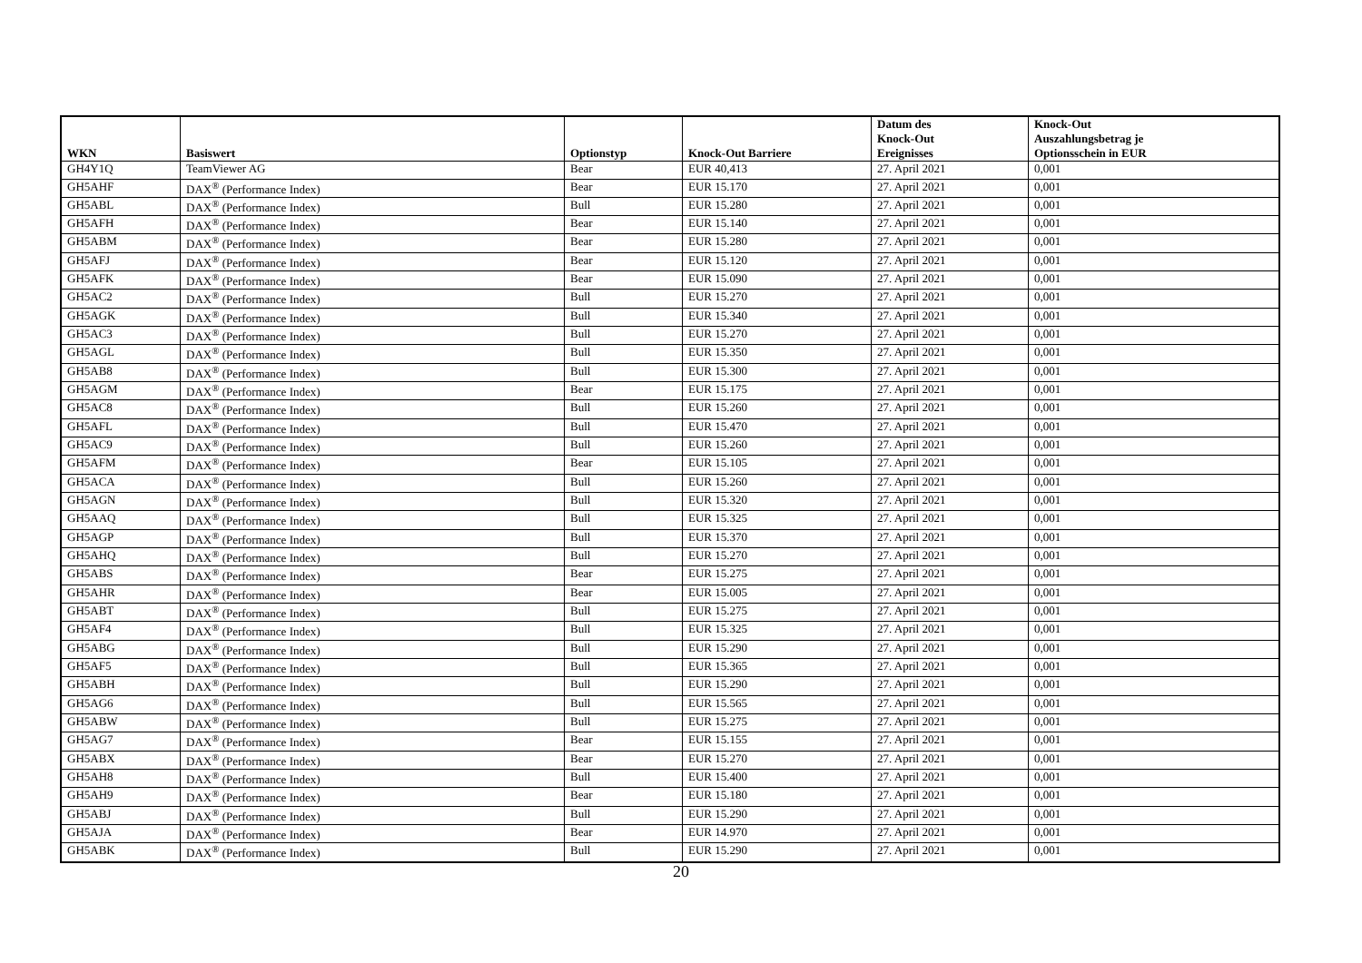| WKN | Basiswert | Optionstyp | Knock-Out Barriere | Datum des Knock-Out Ereignisses | Knock-Out Auszahlungsbetrag je Optionsschein in EUR |
| --- | --- | --- | --- | --- | --- |
| GH4Y1Q | TeamViewer AG | Bear | EUR 40,413 | 27. April 2021 | 0,001 |
| GH5AHF | DAX<sup>®</sup> (Performance Index) | Bear | EUR 15.170 | 27. April 2021 | 0,001 |
| GH5ABL | DAX<sup>®</sup> (Performance Index) | Bull | EUR 15.280 | 27. April 2021 | 0,001 |
| GH5AFH | DAX<sup>®</sup> (Performance Index) | Bear | EUR 15.140 | 27. April 2021 | 0,001 |
| GH5ABM | DAX<sup>®</sup> (Performance Index) | Bear | EUR 15.280 | 27. April 2021 | 0,001 |
| GH5AFJ | DAX<sup>®</sup> (Performance Index) | Bear | EUR 15.120 | 27. April 2021 | 0,001 |
| GH5AFK | DAX<sup>®</sup> (Performance Index) | Bear | EUR 15.090 | 27. April 2021 | 0,001 |
| GH5AC2 | DAX<sup>®</sup> (Performance Index) | Bull | EUR 15.270 | 27. April 2021 | 0,001 |
| GH5AGK | DAX<sup>®</sup> (Performance Index) | Bull | EUR 15.340 | 27. April 2021 | 0,001 |
| GH5AC3 | DAX<sup>®</sup> (Performance Index) | Bull | EUR 15.270 | 27. April 2021 | 0,001 |
| GH5AGL | DAX<sup>®</sup> (Performance Index) | Bull | EUR 15.350 | 27. April 2021 | 0,001 |
| GH5AB8 | DAX<sup>®</sup> (Performance Index) | Bull | EUR 15.300 | 27. April 2021 | 0,001 |
| GH5AGM | DAX<sup>®</sup> (Performance Index) | Bear | EUR 15.175 | 27. April 2021 | 0,001 |
| GH5AC8 | DAX<sup>®</sup> (Performance Index) | Bull | EUR 15.260 | 27. April 2021 | 0,001 |
| GH5AFL | DAX<sup>®</sup> (Performance Index) | Bull | EUR 15.470 | 27. April 2021 | 0,001 |
| GH5AC9 | DAX<sup>®</sup> (Performance Index) | Bull | EUR 15.260 | 27. April 2021 | 0,001 |
| GH5AFM | DAX<sup>®</sup> (Performance Index) | Bear | EUR 15.105 | 27. April 2021 | 0,001 |
| GH5ACA | DAX<sup>®</sup> (Performance Index) | Bull | EUR 15.260 | 27. April 2021 | 0,001 |
| GH5AGN | DAX<sup>®</sup> (Performance Index) | Bull | EUR 15.320 | 27. April 2021 | 0,001 |
| GH5AAQ | DAX<sup>®</sup> (Performance Index) | Bull | EUR 15.325 | 27. April 2021 | 0,001 |
| GH5AGP | DAX<sup>®</sup> (Performance Index) | Bull | EUR 15.370 | 27. April 2021 | 0,001 |
| GH5AHQ | DAX<sup>®</sup> (Performance Index) | Bull | EUR 15.270 | 27. April 2021 | 0,001 |
| GH5ABS | DAX<sup>®</sup> (Performance Index) | Bear | EUR 15.275 | 27. April 2021 | 0,001 |
| GH5AHR | DAX<sup>®</sup> (Performance Index) | Bear | EUR 15.005 | 27. April 2021 | 0,001 |
| GH5ABT | DAX<sup>®</sup> (Performance Index) | Bull | EUR 15.275 | 27. April 2021 | 0,001 |
| GH5AF4 | DAX<sup>®</sup> (Performance Index) | Bull | EUR 15.325 | 27. April 2021 | 0,001 |
| GH5ABG | DAX<sup>®</sup> (Performance Index) | Bull | EUR 15.290 | 27. April 2021 | 0,001 |
| GH5AF5 | DAX<sup>®</sup> (Performance Index) | Bull | EUR 15.365 | 27. April 2021 | 0,001 |
| GH5ABH | DAX<sup>®</sup> (Performance Index) | Bull | EUR 15.290 | 27. April 2021 | 0,001 |
| GH5AG6 | DAX<sup>®</sup> (Performance Index) | Bull | EUR 15.565 | 27. April 2021 | 0,001 |
| GH5ABW | DAX<sup>®</sup> (Performance Index) | Bull | EUR 15.275 | 27. April 2021 | 0,001 |
| GH5AG7 | DAX<sup>®</sup> (Performance Index) | Bear | EUR 15.155 | 27. April 2021 | 0,001 |
| GH5ABX | DAX<sup>®</sup> (Performance Index) | Bear | EUR 15.270 | 27. April 2021 | 0,001 |
| GH5AH8 | DAX<sup>®</sup> (Performance Index) | Bull | EUR 15.400 | 27. April 2021 | 0,001 |
| GH5AH9 | DAX<sup>®</sup> (Performance Index) | Bear | EUR 15.180 | 27. April 2021 | 0,001 |
| GH5ABJ | DAX<sup>®</sup> (Performance Index) | Bull | EUR 15.290 | 27. April 2021 | 0,001 |
| GH5AJA | DAX<sup>®</sup> (Performance Index) | Bear | EUR 14.970 | 27. April 2021 | 0,001 |
| GH5ABK | DAX<sup>®</sup> (Performance Index) | Bull | EUR 15.290 | 27. April 2021 | 0,001 |
20